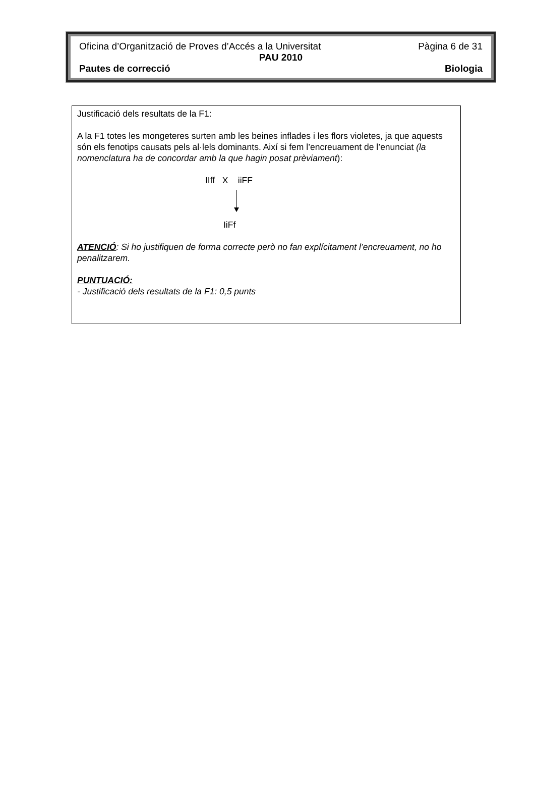Oficina d’Organització de Proves d’Accés a la Universitat Pàgina 6 de 31
PAU 2010
Pautes de correcció Biologia
Justificació dels resultats de la F1:
A la F1 totes les mongeteres surten amb les beines inflades i les flors violetes, ja que aquests són els fenotips causats pels al·lels dominants. Així si fem l’encreuament de l’enunciat (la nomenclatura ha de concordar amb la que hagin posat prèviament):
IIff X iiFF
IiFf
ATENCIÓ: Si ho justifiquen de forma correcte però no fan explícitament l’encreuament, no ho penalitzarem.
PUNTUACIÓ:
- Justificació dels resultats de la F1: 0,5 punts